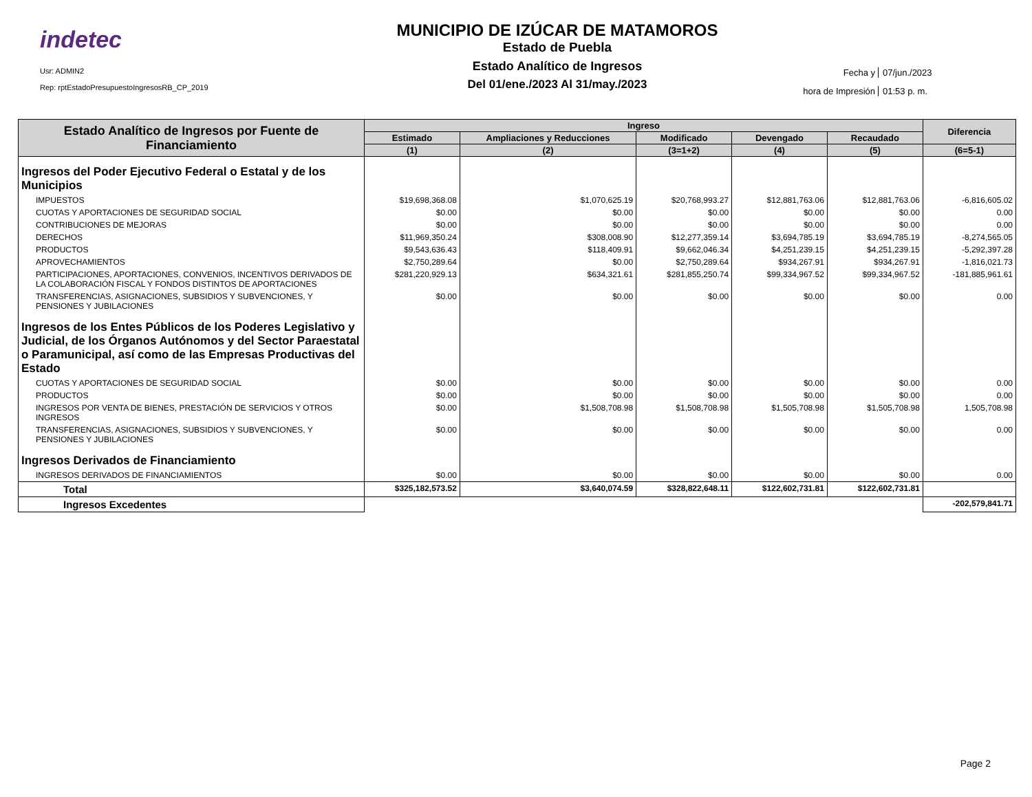indetec
Usr: ADMIN2
Rep: rptEstadoPresupuestoIngresosRB_CP_2019
MUNICIPIO DE IZÚCAR DE MATAMOROS
Estado de Puebla
Estado Analítico de Ingresos
Del 01/ene./2023 Al 31/may./2023
Fecha y 07/jun./2023
hora de Impresión 01:53 p. m.
| Estado Analítico de Ingresos por Fuente de Financiamiento | Ingreso | | | | | Diferencia |
| --- | --- | --- | --- | --- | --- | --- |
| | Estimado | Ampliaciones y Reducciones | Modificado | Devengado | Recaudado | |
| | (1) | (2) | (3=1+2) | (4) | (5) | (6=5-1) |
| Ingresos del Poder Ejecutivo Federal o Estatal y de los Municipios | | | | | | |
| IMPUESTOS | $19,698,368.08 | $1,070,625.19 | $20,768,993.27 | $12,881,763.06 | $12,881,763.06 | -6,816,605.02 |
| CUOTAS Y APORTACIONES DE SEGURIDAD SOCIAL | $0.00 | $0.00 | $0.00 | $0.00 | $0.00 | 0.00 |
| CONTRIBUCIONES DE MEJORAS | $0.00 | $0.00 | $0.00 | $0.00 | $0.00 | 0.00 |
| DERECHOS | $11,969,350.24 | $308,008.90 | $12,277,359.14 | $3,694,785.19 | $3,694,785.19 | -8,274,565.05 |
| PRODUCTOS | $9,543,636.43 | $118,409.91 | $9,662,046.34 | $4,251,239.15 | $4,251,239.15 | -5,292,397.28 |
| APROVECHAMIENTOS | $2,750,289.64 | $0.00 | $2,750,289.64 | $934,267.91 | $934,267.91 | -1,816,021.73 |
| PARTICIPACIONES, APORTACIONES, CONVENIOS, INCENTIVOS DERIVADOS DE LA COLABORACIÓN FISCAL Y FONDOS DISTINTOS DE APORTACIONES | $281,220,929.13 | $634,321.61 | $281,855,250.74 | $99,334,967.52 | $99,334,967.52 | -181,885,961.61 |
| TRANSFERENCIAS, ASIGNACIONES, SUBSIDIOS Y SUBVENCIONES, Y PENSIONES Y JUBILACIONES | $0.00 | $0.00 | $0.00 | $0.00 | $0.00 | 0.00 |
| Ingresos de los Entes Públicos de los Poderes Legislativo y Judicial, de los Órganos Autónomos y del Sector Paraestatal o Paramunicipal, así como de las Empresas Productivas del Estado | | | | | | |
| CUOTAS Y APORTACIONES DE SEGURIDAD SOCIAL | $0.00 | $0.00 | $0.00 | $0.00 | $0.00 | 0.00 |
| PRODUCTOS | $0.00 | $0.00 | $0.00 | $0.00 | $0.00 | 0.00 |
| INGRESOS POR VENTA DE BIENES, PRESTACIÓN DE SERVICIOS Y OTROS INGRESOS | $0.00 | $1,508,708.98 | $1,508,708.98 | $1,505,708.98 | $1,505,708.98 | 1,505,708.98 |
| TRANSFERENCIAS, ASIGNACIONES, SUBSIDIOS Y SUBVENCIONES, Y PENSIONES Y JUBILACIONES | $0.00 | $0.00 | $0.00 | $0.00 | $0.00 | 0.00 |
| Ingresos Derivados de Financiamiento | | | | | | |
| INGRESOS DERIVADOS DE FINANCIAMIENTOS | $0.00 | $0.00 | $0.00 | $0.00 | $0.00 | 0.00 |
| Total | $325,182,573.52 | $3,640,074.59 | $328,822,648.11 | $122,602,731.81 | $122,602,731.81 | |
| Ingresos Excedentes | | | | | | -202,579,841.71 |
Page 2